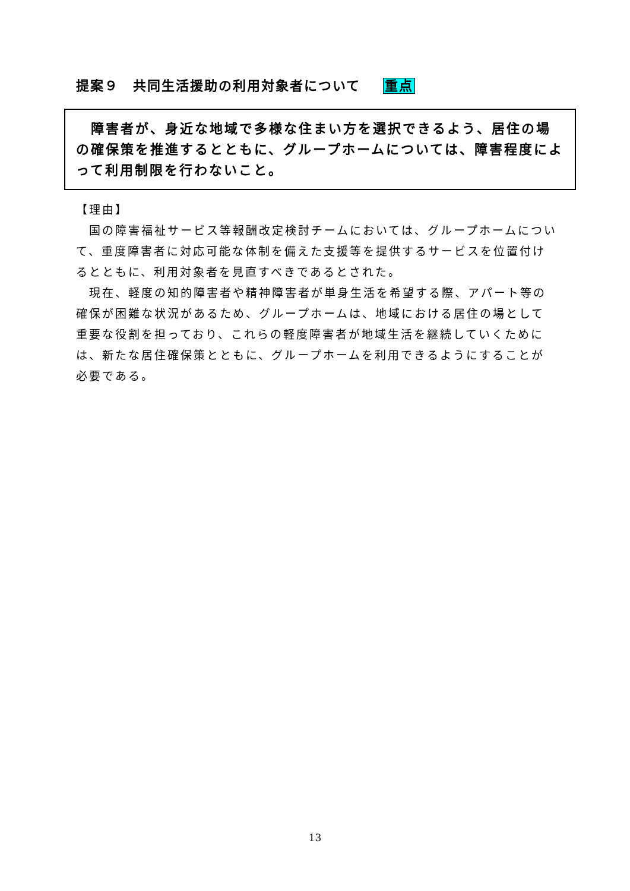提案９　共同生活援助の利用対象者について 重点
　障害者が、身近な地域で多様な住まい方を選択できるよう、居住の場の確保策を推進するとともに、グループホームについては、障害程度によって利用制限を行わないこと。
【理由】
　国の障害福祉サービス等報酬改定検討チームにおいては、グループホームについて、重度障害者に対応可能な体制を備えた支援等を提供するサービスを位置付けるとともに、利用対象者を見直すべきであるとされた。
　現在、軽度の知的障害者や精神障害者が単身生活を希望する際、アパート等の確保が困難な状況があるため、グループホームは、地域における居住の場として重要な役割を担っており、これらの軽度障害者が地域生活を継続していくためには、新たな居住確保策とともに、グループホームを利用できるようにすることが必要である。
13